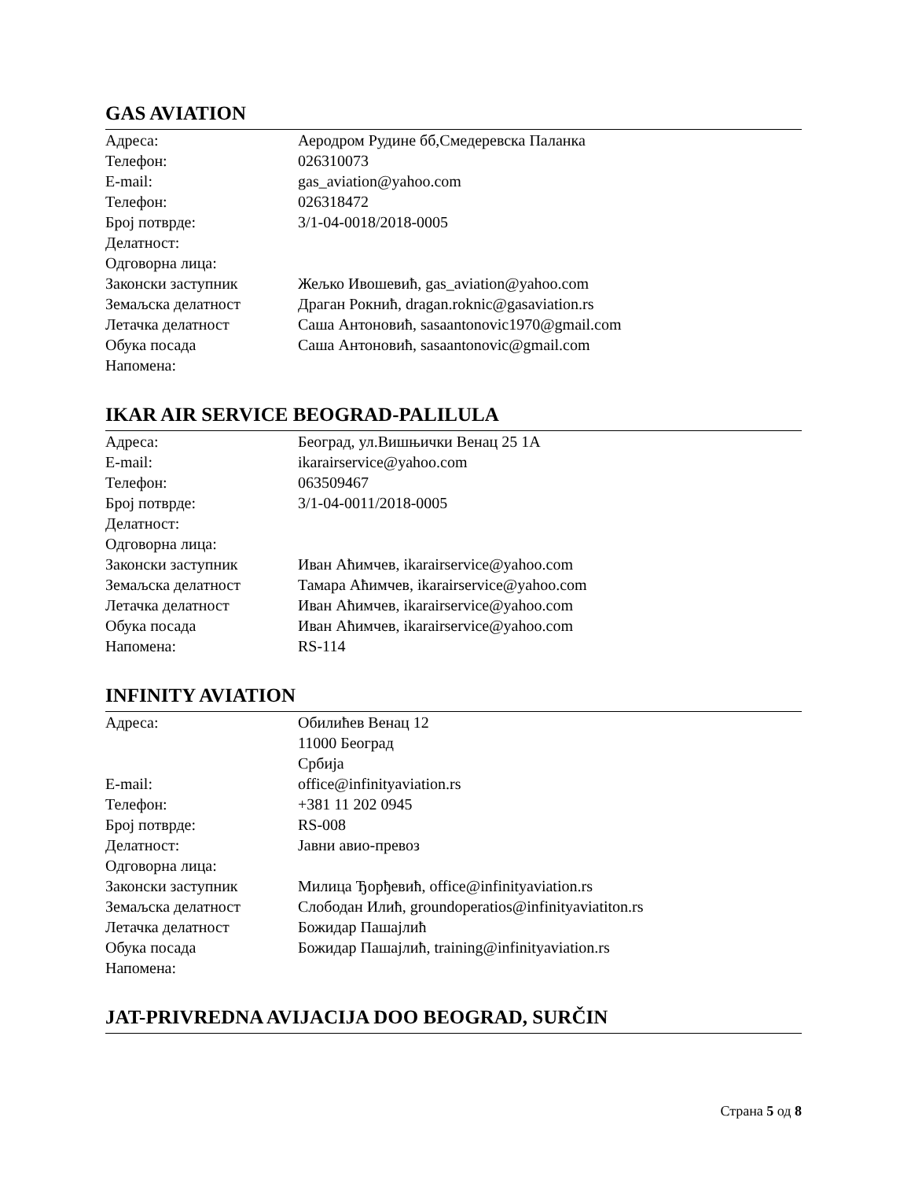GAS AVIATION
| Адреса: | Аеродром Рудине бб,Смедеревска Паланка |
| Телефон: | 026310073 |
| E-mail: | gas_aviation@yahoo.com |
| Телефон: | 026318472 |
| Број потврде: | 3/1-04-0018/2018-0005 |
| Делатност: | |
| Одговорна лица: | |
| Законски заступник | Жељко Ивошевић, gas_aviation@yahoo.com |
| Земаљска делатност | Драган Рокнић, dragan.roknic@gasaviation.rs |
| Летачка делатност | Саша Антоновић, sasaantonovic1970@gmail.com |
| Обука посада | Саша Антоновић, sasaantonovic@gmail.com |
| Напомена: | |
IKAR AIR SERVICE BEOGRAD-PALILULA
| Адреса: | Београд, ул.Вишњички Венац 25 1А |
| E-mail: | ikarairservice@yahoo.com |
| Телефон: | 063509467 |
| Број потврде: | 3/1-04-0011/2018-0005 |
| Делатност: | |
| Одговорна лица: | |
| Законски заступник | Иван Аћимчев, ikarairservice@yahoo.com |
| Земаљска делатност | Тамара Аћимчев, ikarairservice@yahoo.com |
| Летачка делатност | Иван Аћимчев, ikarairservice@yahoo.com |
| Обука посада | Иван Аћимчев, ikarairservice@yahoo.com |
| Напомена: | RS-114 |
INFINITY AVIATION
| Адреса: | Обилићев Венац 12 11000 Београд Србија |
| E-mail: | office@infinityaviation.rs |
| Телефон: | +381 11 202 0945 |
| Број потврде: | RS-008 |
| Делатност: | Јавни авио-превоз |
| Одговорна лица: | |
| Законски заступник | Милица Ђорђевић, office@infinityaviation.rs |
| Земаљска делатност | Слободан Илић, groundoperatios@infinityaviatiton.rs |
| Летачка делатност | Божидар Пашајлић |
| Обука посада | Божидар Пашајлић, training@infinityaviation.rs |
| Напомена: | |
JAT-PRIVREDNA AVIJACIJA DOO BEOGRAD, SURČIN
Страна 5 од 8